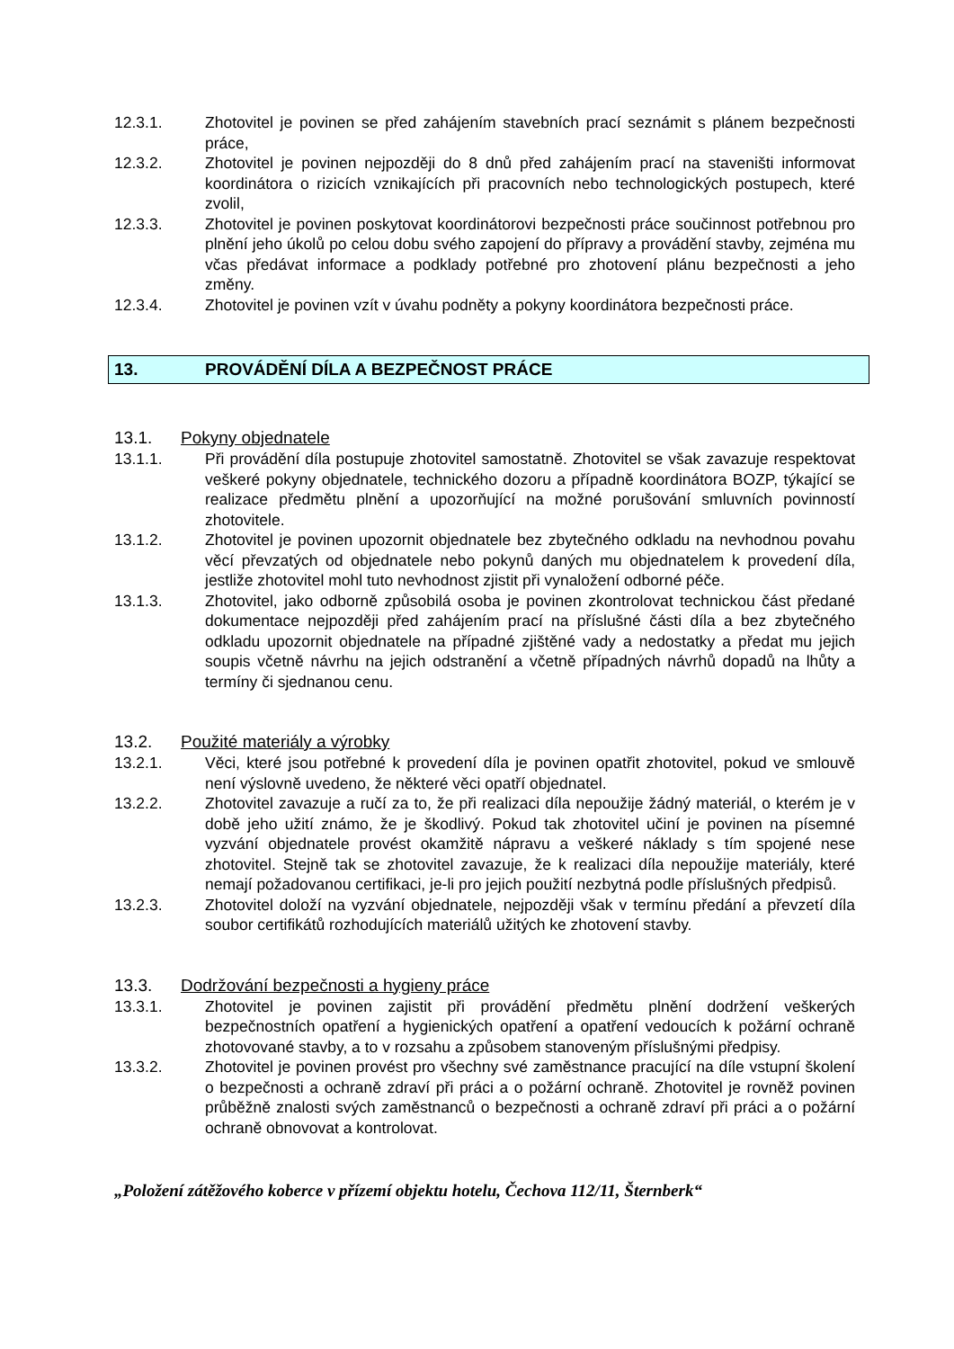12.3.1. Zhotovitel je povinen se před zahájením stavebních prací seznámit s plánem bezpečnosti práce,
12.3.2. Zhotovitel je povinen nejpozději do 8 dnů před zahájením prací na staveništi informovat koordinátora o rizicích vznikajících při pracovních nebo technologických postupech, které zvolil,
12.3.3. Zhotovitel je povinen poskytovat koordinátorovi bezpečnosti práce součinnost potřebnou pro plnění jeho úkolů po celou dobu svého zapojení do přípravy a provádění stavby, zejména mu včas předávat informace a podklady potřebné pro zhotovení plánu bezpečnosti a jeho změny.
12.3.4. Zhotovitel je povinen vzít v úvahu podněty a pokyny koordinátora bezpečnosti práce.
13. PROVÁDĚNÍ DÍLA A BEZPEČNOST PRÁCE
13.1. Pokyny objednatele
13.1.1. Při provádění díla postupuje zhotovitel samostatně. Zhotovitel se však zavazuje respektovat veškeré pokyny objednatele, technického dozoru a případně koordinátora BOZP, týkající se realizace předmětu plnění a upozorňující na možné porušování smluvních povinností zhotovitele.
13.1.2. Zhotovitel je povinen upozornit objednatele bez zbytečného odkladu na nevhodnou povahu věcí převzatých od objednatele nebo pokynů daných mu objednatelem k provedení díla, jestliže zhotovitel mohl tuto nevhodnost zjistit při vynaložení odborné péče.
13.1.3. Zhotovitel, jako odborně způsobilá osoba je povinen zkontrolovat technickou část předané dokumentace nejpozději před zahájením prací na příslušné části díla a bez zbytečného odkladu upozornit objednatele na případné zjištěné vady a nedostatky a předat mu jejich soupis včetně návrhu na jejich odstranění a včetně případných návrhů dopadů na lhůty a termíny či sjednanou cenu.
13.2. Použité materiály a výrobky
13.2.1. Věci, které jsou potřebné k provedení díla je povinen opatřit zhotovitel, pokud ve smlouvě není výslovně uvedeno, že některé věci opatří objednatel.
13.2.2. Zhotovitel zavazuje a ručí za to, že při realizaci díla nepoužije žádný materiál, o kterém je v době jeho užití známo, že je škodlivý. Pokud tak zhotovitel učiní je povinen na písemné vyzvání objednatele provést okamžitě nápravu a veškeré náklady s tím spojené nese zhotovitel. Stejně tak se zhotovitel zavazuje, že k realizaci díla nepoužije materiály, které nemají požadovanou certifikaci, je-li pro jejich použití nezbytná podle příslušných předpisů.
13.2.3. Zhotovitel doloží na vyzvání objednatele, nejpozději však v termínu předání a převzetí díla soubor certifikátů rozhodujících materiálů užitých ke zhotovení stavby.
13.3. Dodržování bezpečnosti a hygieny práce
13.3.1. Zhotovitel je povinen zajistit při provádění předmětu plnění dodržení veškerých bezpečnostních opatření a hygienických opatření a opatření vedoucích k požární ochraně zhotovované stavby, a to v rozsahu a způsobem stanoveným příslušnými předpisy.
13.3.2. Zhotovitel je povinen provést pro všechny své zaměstnance pracující na díle vstupní školení o bezpečnosti a ochraně zdraví při práci a o požární ochraně. Zhotovitel je rovněž povinen průběžně znalosti svých zaměstnanců o bezpečnosti a ochraně zdraví při práci a o požární ochraně obnovovat a kontrolovat.
„Položení zátěžového koberce v přízemí objektu hotelu, Čechova 112/11, Šternberk“